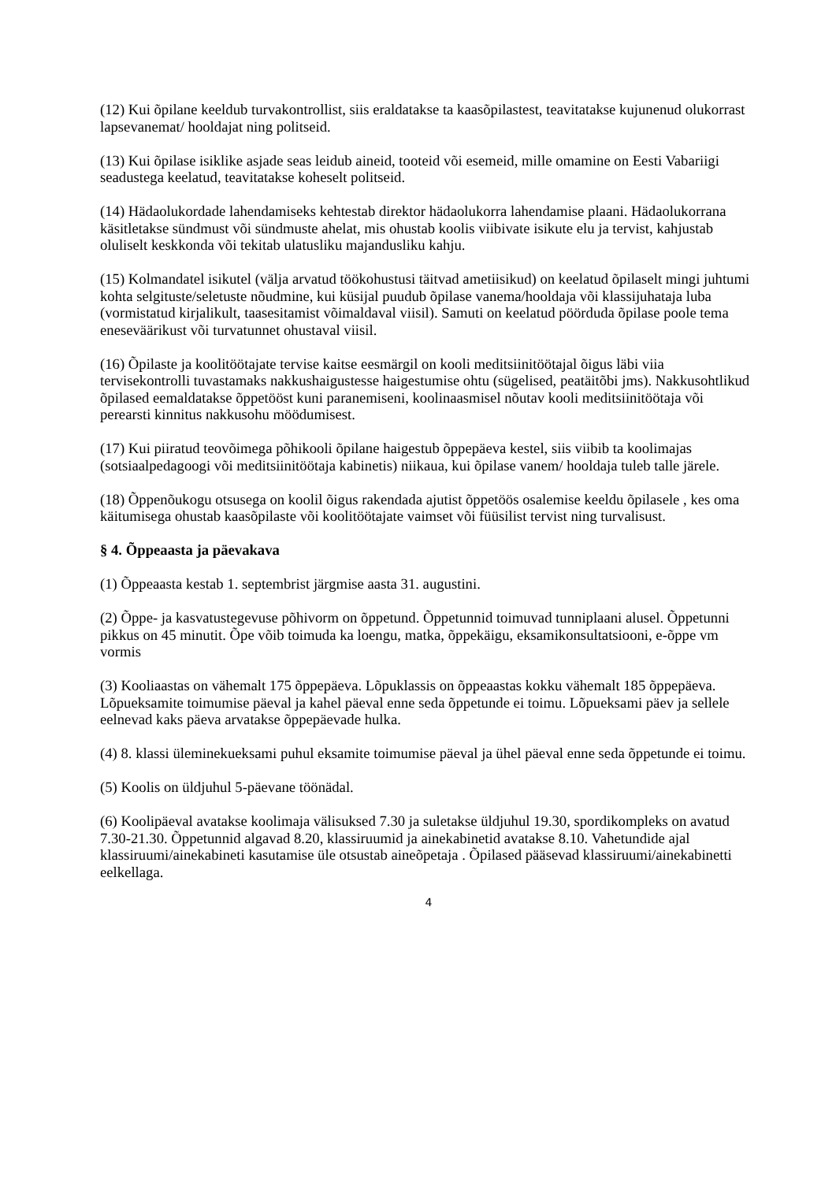(12) Kui õpilane keeldub turvakontrollist, siis eraldatakse ta kaasõpilastest, teavitatakse kujunenud olukorrast lapsevanemat/ hooldajat ning politseid.
(13) Kui õpilase isiklike asjade seas leidub aineid, tooteid või esemeid, mille omamine on Eesti Vabariigi seadustega keelatud, teavitatakse koheselt politseid.
(14) Hädaolukordade lahendamiseks kehtestab direktor hädaolukorra lahendamise plaani. Hädaolukorrana käsitletakse sündmust või sündmuste ahelat, mis ohustab koolis viibivate isikute elu ja tervist, kahjustab oluliselt keskkonda või tekitab ulatusliku majandusliku kahju.
(15) Kolmandatel isikutel (välja arvatud töökohustusi täitvad ametiisikud) on keelatud õpilaselt mingi juhtumi kohta selgituste/seletuste nõudmine, kui küsijal puudub õpilase vanema/hooldaja või klassijuhataja luba (vormistatud kirjalikult, taasesitamist võimaldaval viisil). Samuti on keelatud pöörduda õpilase poole tema eneseväärikust või turvatunnet ohustaval viisil.
(16) Õpilaste ja koolitöötajate tervise kaitse eesmärgil on kooli meditsiinitöötajal õigus läbi viia tervisekontrolli tuvastamaks nakkushaigustesse haigestumise ohtu (sügelised, peatäitõbi jms). Nakkusohtlikud õpilased eemaldatakse õppetööst kuni paranemiseni, koolinaasmisel nõutav kooli meditsiinitöötaja või perearsti kinnitus nakkusohu möödumisest.
(17) Kui piiratud teovõimega põhikooli õpilane haigestub õppepäeva kestel, siis viibib ta koolimajas (sotsiaalpedagoogi või meditsiinitöötaja kabinetis) niikaua, kui õpilase vanem/ hooldaja tuleb talle järele.
(18) Õppenõukogu otsusega on koolil õigus rakendada ajutist õppetöös osalemise keeldu õpilasele , kes oma käitumisega ohustab kaasõpilaste või koolitöötajate vaimset või füüsilist tervist ning turvalisust.
§ 4. Õppeaasta ja päevakava
(1) Õppeaasta kestab 1. septembrist järgmise aasta 31. augustini.
(2) Õppe- ja kasvatustegevuse põhivorm on õppetund. Õppetunnid toimuvad tunniplaani alusel. Õppetunni pikkus on 45 minutit. Õpe võib toimuda ka loengu, matka, õppekäigu, eksamikonsultatsiooni, e-õppe vm vormis
(3) Kooliaastas on vähemalt 175 õppepäeva. Lõpuklassis on õppeaastas kokku vähemalt 185 õppepäeva. Lõpueksamite toimumise päeval ja kahel päeval enne seda õppetunde ei toimu. Lõpueksami päev ja sellele eelnevad kaks päeva arvatakse õppepäevade hulka.
(4) 8. klassi üleminekueksami puhul eksamite toimumise päeval ja ühel päeval enne seda õppetunde ei toimu.
(5) Koolis on üldjuhul 5-päevane töönädal.
(6) Koolipäeval avatakse koolimaja välisuksed 7.30 ja suletakse üldjuhul 19.30, spordikompleks on avatud 7.30-21.30. Õppetunnid algavad 8.20, klassiruumid ja ainekabinetid avatakse 8.10. Vahetundide ajal klassiruumi/ainekabineti kasutamise üle otsustab aineõpetaja . Õpilased pääsevad klassiruumi/ainekabinetti eelkellaga.
4